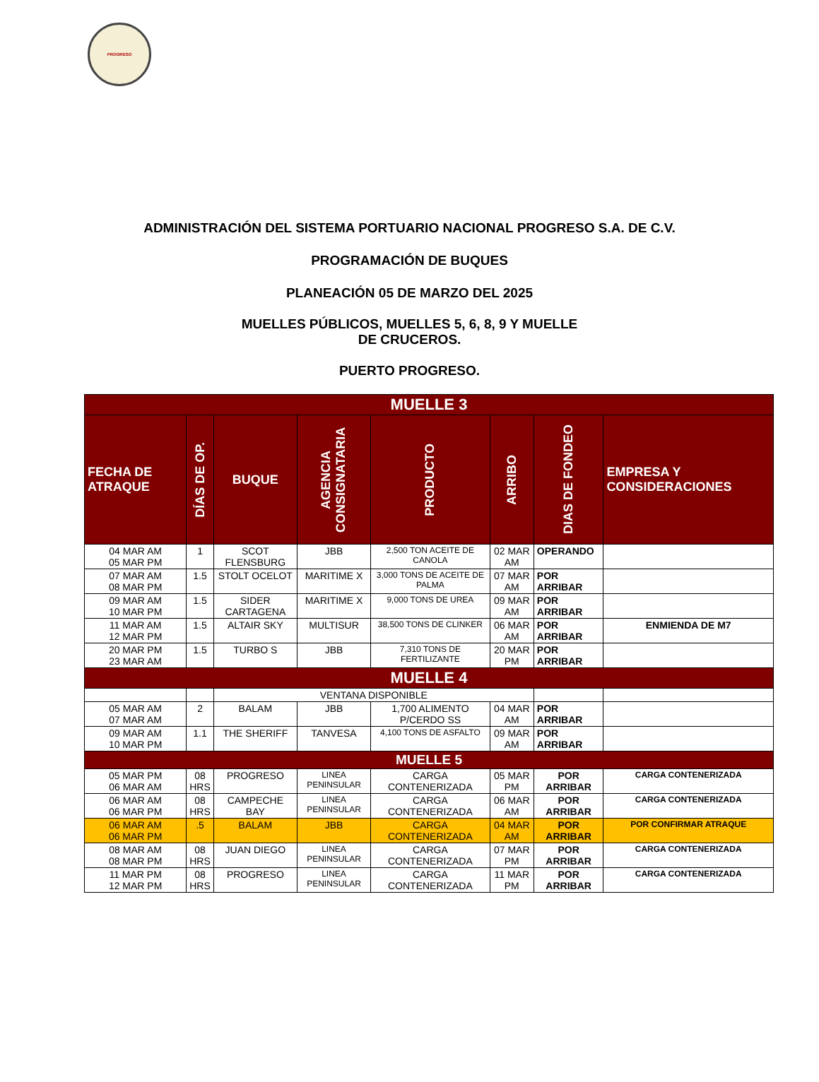PROGRESO
ADMINISTRACIÓN DEL SISTEMA PORTUARIO NACIONAL PROGRESO S.A. DE C.V.
PROGRAMACIÓN DE BUQUES
PLANEACIÓN 05 DE MARZO DEL 2025
MUELLES PÚBLICOS, MUELLES 5, 6, 8, 9 Y MUELLE
DE CRUCEROS.
PUERTO PROGRESO.
| MUELLE 3 | | | | | | | |
| FECHA DE ATRAQUE | DÍAS DE OP. | BUQUE | AGENCIA CONSIGNATARIA | PRODUCTO | ARRIBO | DIAS DE FONDEO | EMPRESA Y CONSIDERACIONES |
| 04 MAR AM 05 MAR PM | 1 | SCOT FLENSBURG | JBB | 2,500 TON ACEITE DE CANOLA | 02 MAR AM | OPERANDO | |
| 07 MAR AM 08 MAR PM | 1.5 | STOLT OCELOT | MARITIME X | 3,000 TONS DE ACEITE DE PALMA | 07 MAR AM | POR ARRIBAR | |
| 09 MAR AM 10 MAR PM | 1.5 | SIDER CARTAGENA | MARITIME X | 9,000 TONS DE UREA | 09 MAR AM | POR ARRIBAR | |
| 11 MAR AM 12 MAR PM | 1.5 | ALTAIR SKY | MULTISUR | 38,500 TONS DE CLINKER | 06 MAR AM | POR ARRIBAR | ENMIENDA DE M7 |
| 20 MAR PM 23 MAR AM | 1.5 | TURBO S | JBB | 7,310 TONS DE FERTILIZANTE | 20 MAR PM | POR ARRIBAR | |
| MUELLE 4 | | | | | | | |
| | | VENTANA DISPONIBLE | | | | | |
| 05 MAR AM 07 MAR AM | 2 | BALAM | JBB | 1,700 ALIMENTO P/CERDO SS | 04 MAR AM | POR ARRIBAR | |
| 09 MAR AM 10 MAR PM | 1.1 | THE SHERIFF | TANVESA | 4,100 TONS DE ASFALTO | 09 MAR AM | POR ARRIBAR | |
| MUELLE 5 | | | | | | | |
| 05 MAR PM 06 MAR AM | 08 HRS | PROGRESO | LINEA PENINSULAR | CARGA CONTENERIZADA | 05 MAR PM | POR ARRIBAR | CARGA CONTENERIZADA |
| 06 MAR AM 06 MAR PM | 08 HRS | CAMPECHE BAY | LINEA PENINSULAR | CARGA CONTENERIZADA | 06 MAR AM | POR ARRIBAR | CARGA CONTENERIZADA |
| 06 MAR AM 06 MAR PM | .5 | BALAM | JBB | CARGA CONTENERIZADA | 04 MAR AM | POR ARRIBAR | POR CONFIRMAR ATRAQUE |
| 08 MAR AM 08 MAR PM | 08 HRS | JUAN DIEGO | LINEA PENINSULAR | CARGA CONTENERIZADA | 07 MAR PM | POR ARRIBAR | CARGA CONTENERIZADA |
| 11 MAR PM 12 MAR PM | 08 HRS | PROGRESO | LINEA PENINSULAR | CARGA CONTENERIZADA | 11 MAR PM | POR ARRIBAR | CARGA CONTENERIZADA |